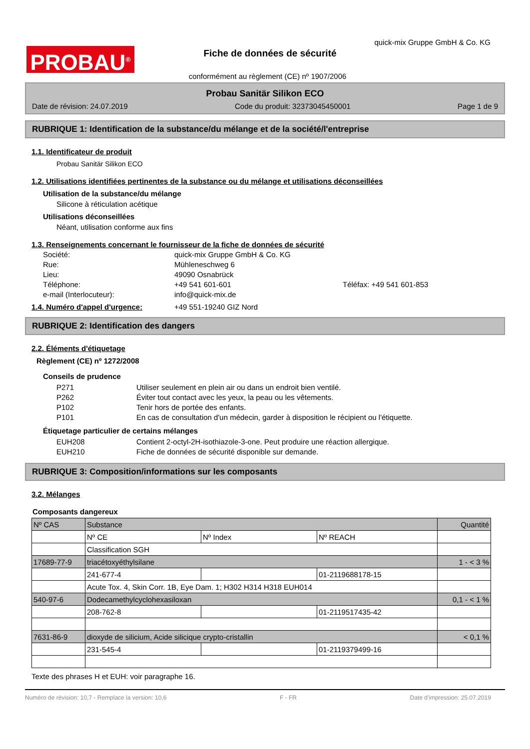PROBAU<sup>®</sup>
quick-mix Gruppe GmbH & Co. KG
Fiche de données de sécurité
conformément au règlement (CE) nº 1907/2006
Probau Sanitär Silikon ECO
Date de révision: 24.07.2019 Code du produit: 32373045450001 Page 1 de 9
RUBRIQUE 1: Identification de la substance/du mélange et de la société/l'entreprise
1.1. Identificateur de produit
Probau Sanitär Silikon ECO
1.2. Utilisations identifiées pertinentes de la substance ou du mélange et utilisations déconseillées
Utilisation de la substance/du mélange
Silicone à réticulation acétique
Utilisations déconseillées
Néant, utilisation conforme aux fins
1.3. Renseignements concernant le fournisseur de la fiche de données de sécurité
Société: quick-mix Gruppe GmbH & Co. KG Rue: Mühleneschweg 6 Lieu: 49090 Osnabrück Téléphone: +49 541 601-601 Téléfax: +49 541 601-853 e-mail (Interlocuteur): info@quick-mix.de
1.4. Numéro d'appel d'urgence: +49 551-19240 GIZ Nord
RUBRIQUE 2: Identification des dangers
2.2. Éléments d'étiquetage
Règlement (CE) nº 1272/2008
Conseils de prudence
P271 Utiliser seulement en plein air ou dans un endroit bien ventilé. P262 Éviter tout contact avec les yeux, la peau ou les vêtements. P102 Tenir hors de portée des enfants. P101 En cas de consultation d'un médecin, garder à disposition le récipient ou l'étiquette.
Étiquetage particulier de certains mélanges
EUH208 Contient 2-octyl-2H-isothiazole-3-one. Peut produire une réaction allergique. EUH210 Fiche de données de sécurité disponible sur demande.
RUBRIQUE 3: Composition/informations sur les composants
3.2. Mélanges
Composants dangereux
| Nº CAS | Substance | | | Quantité |
| | Nº CE | Nº Index | Nº REACH | |
| | Classification SGH | | | |
| 17689-77-9 | triacétoxyéthylsilane | | | 1 - < 3 % |
| | 241-677-4 | | 01-2119688178-15 | |
| | Acute Tox. 4, Skin Corr. 1B, Eye Dam. 1; H302 H314 H318 EUH014 | | | |
| 540-97-6 | Dodecamethylcyclohexasiloxan | | | 0,1 - < 1 % |
| | 208-762-8 | | 01-2119517435-42 | |
| 7631-86-9 | dioxyde de silicium, Acide silicique crypto-cristallin | | | < 0,1 % |
| | 231-545-4 | | 01-2119379499-16 | |
Texte des phrases H et EUH: voir paragraphe 16.
Numéro de révision: 10,7 - Remplace la version: 10,6 F - FR Date d'impression: 25.07.2019